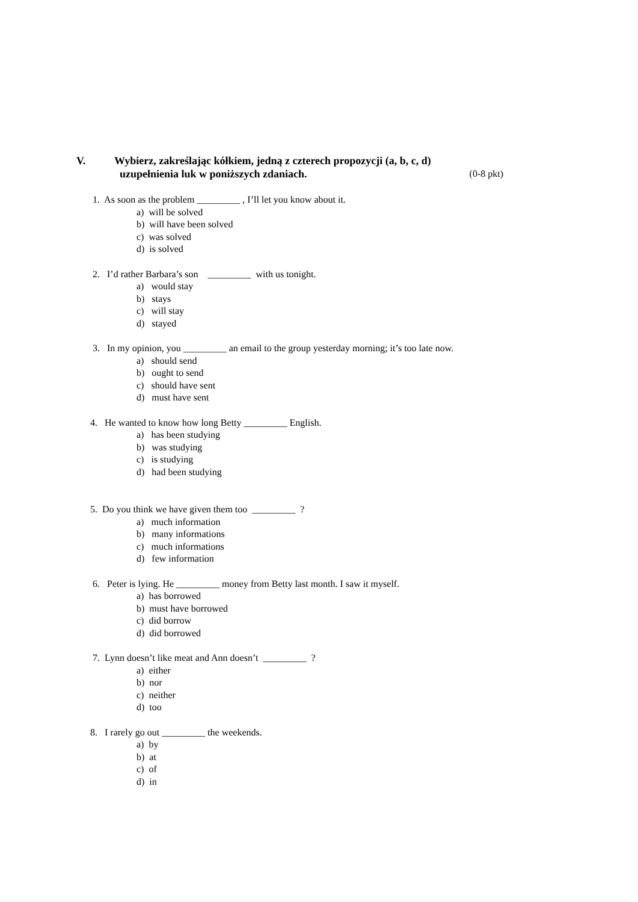V. Wybierz, zakreślając kółkiem, jedną z czterech propozycji (a, b, c, d)
uzupełnienia luk w poniższych zdaniach. (0-8 pkt)
1. As soon as the problem _________ , I’ll let you know about it.
a) will be solved
b) will have been solved
c) was solved
d) is solved
2. I’d rather Barbara’s son _________ with us tonight.
a) would stay
b) stays
c) will stay
d) stayed
3. In my opinion, you _________ an email to the group yesterday morning; it’s too late now.
a) should send
b) ought to send
c) should have sent
d) must have sent
4. He wanted to know how long Betty _________ English.
a) has been studying
b) was studying
c) is studying
d) had been studying
5. Do you think we have given them too _________ ?
a) much information
b) many informations
c) much informations
d) few information
6. Peter is lying. He _________ money from Betty last month. I saw it myself.
a) has borrowed
b) must have borrowed
c) did borrow
d) did borrowed
7. Lynn doesn’t like meat and Ann doesn’t _________ ?
a) either
b) nor
c) neither
d) too
8. I rarely go out _________ the weekends.
a) by
b) at
c) of
d) in